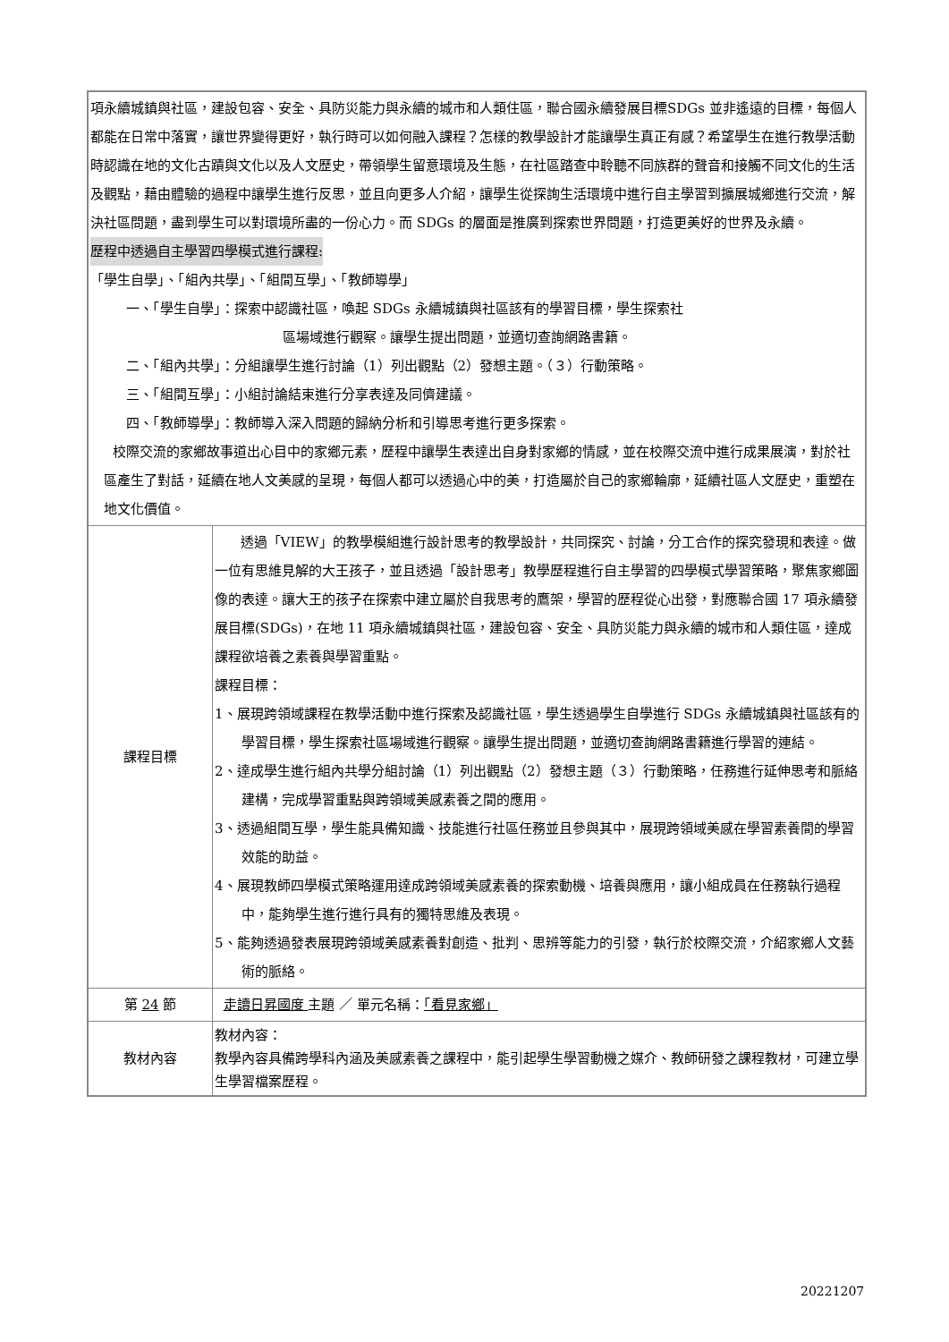| 項永續城鎮與社區，建設包容、安全、具防災能力與永續的城市和人類住區，聯合國永續發展目標SDGs 並非遙遠的目標，每個人都能在日常中落實，讓世界變得更好，執行時可以如何融入課程？怎樣的教學設計才能讓學生真正有感？希望學生在進行教學活動時認識在地的文化古蹟與文化以及人文歷史，帶領學生留意環境及生態，在社區踏查中聆聽不同族群的聲音和接觸不同文化的生活及觀點，藉由體驗的過程中讓學生進行反思，並且向更多人介紹，讓學生從探詢生活環境中進行自主學習到擴展城鄉進行交流，解決社區問題，盡到學生可以對環境所盡的一份心力。而 SDGs 的層面是推廣到探索世界問題，打造更美好的世界及永續。 歷程中透過自主學習四學模式進行課程: 「學生自學」、「組內共學」、「組間互學」、「教師導學」 一、「學生自學」：探索中認識社區，喚起 SDGs 永續城鎮與社區該有的學習目標，學生探索社 區場域進行觀察。讓學生提出問題，並適切查詢網路書籍。 二、「組內共學」：分組讓學生進行討論（1）列出觀點（2）發想主題。（３）行動策略。 三、「組間互學」：小組討論結束進行分享表達及同儕建議。 四、「教師導學」：教師導入深入問題的歸納分析和引導思考進行更多探索。 校際交流的家鄉故事道出心目中的家鄉元素，歷程中讓學生表達出自身對家鄉的情感，並在校際交流中進行成果展演，對於社區產生了對話，延續在地人文美感的呈現，每個人都可以透過心中的美，打造屬於自己的家鄉輪廓，延續社區人文歷史，重塑在地文化價值。 | |
| 課程目標 | 透過「VIEW」的教學模組進行設計思考的教學設計，共同探究、討論，分工合作的探究發現和表達。做一位有思維見解的大王孩子，並且透過「設計思考」教學歷程進行自主學習的四學模式學習策略，聚焦家鄉圖像的表達。讓大王的孩子在探索中建立屬於自我思考的鷹架，學習的歷程從心出發，對應聯合國 17 項永續發展目標(SDGs)，在地 11 項永續城鎮與社區，建設包容、安全、具防災能力與永續的城市和人類住區，達成課程欲培養之素養與學習重點。 課程目標： 1、展現跨領域課程在教學活動中進行探索及認識社區，學生透過學生自學進行 SDGs 永續城鎮與社區該有的學習目標，學生探索社區場域進行觀察。讓學生提出問題，並適切查詢網路書籍進行學習的連結。 2、達成學生進行組內共學分組討論（1）列出觀點（2）發想主題（３）行動策略，任務進行延伸思考和脈絡建構，完成學習重點與跨領域美感素養之間的應用。 3、透過組間互學，學生能具備知識、技能進行社區任務並且參與其中，展現跨領域美感在學習素養間的學習效能的助益。 4、展現教師四學模式策略運用達成跨領域美感素養的探索動機、培養與應用，讓小組成員在任務執行過程中，能夠學生進行進行具有的獨特思維及表現。 5、能夠透過發表展現跨領域美感素養對創造、批判、思辨等能力的引發，執行於校際交流，介紹家鄉人文藝術的脈絡。 |
| 第 24 節 | 走讀日昇國度 主題 ／ 單元名稱： 「看見家鄉」 |
| 教材內容 | 教材內容： 教學內容具備跨學科內涵及美感素養之課程中，能引起學生學習動機之媒介、教師研發之課程教材，可建立學生學習檔案歷程。 |
20221207